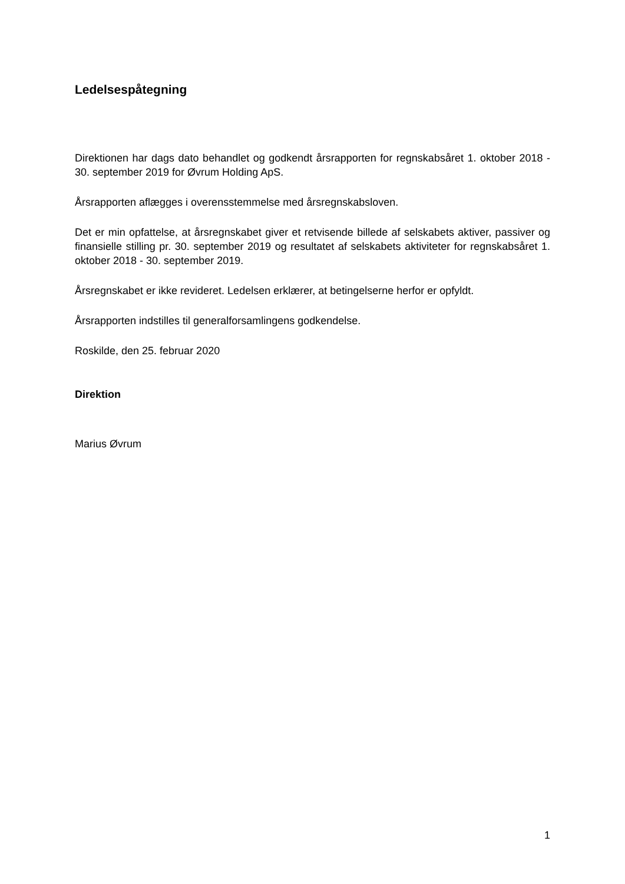Ledelsespåtegning
Direktionen har dags dato behandlet og godkendt årsrapporten for regnskabsåret 1. oktober 2018 - 30. september 2019 for Øvrum Holding ApS.
Årsrapporten aflægges i overensstemmelse med årsregnskabsloven.
Det er min opfattelse, at årsregnskabet giver et retvisende billede af selskabets aktiver, passiver og finansielle stilling pr. 30. september 2019 og resultatet af selskabets aktiviteter for regnskabsåret 1. oktober 2018 - 30. september 2019.
Årsregnskabet er ikke revideret. Ledelsen erklærer, at betingelserne herfor er opfyldt.
Årsrapporten indstilles til generalforsamlingens godkendelse.
Roskilde, den 25. februar 2020
Direktion
Marius Øvrum
1